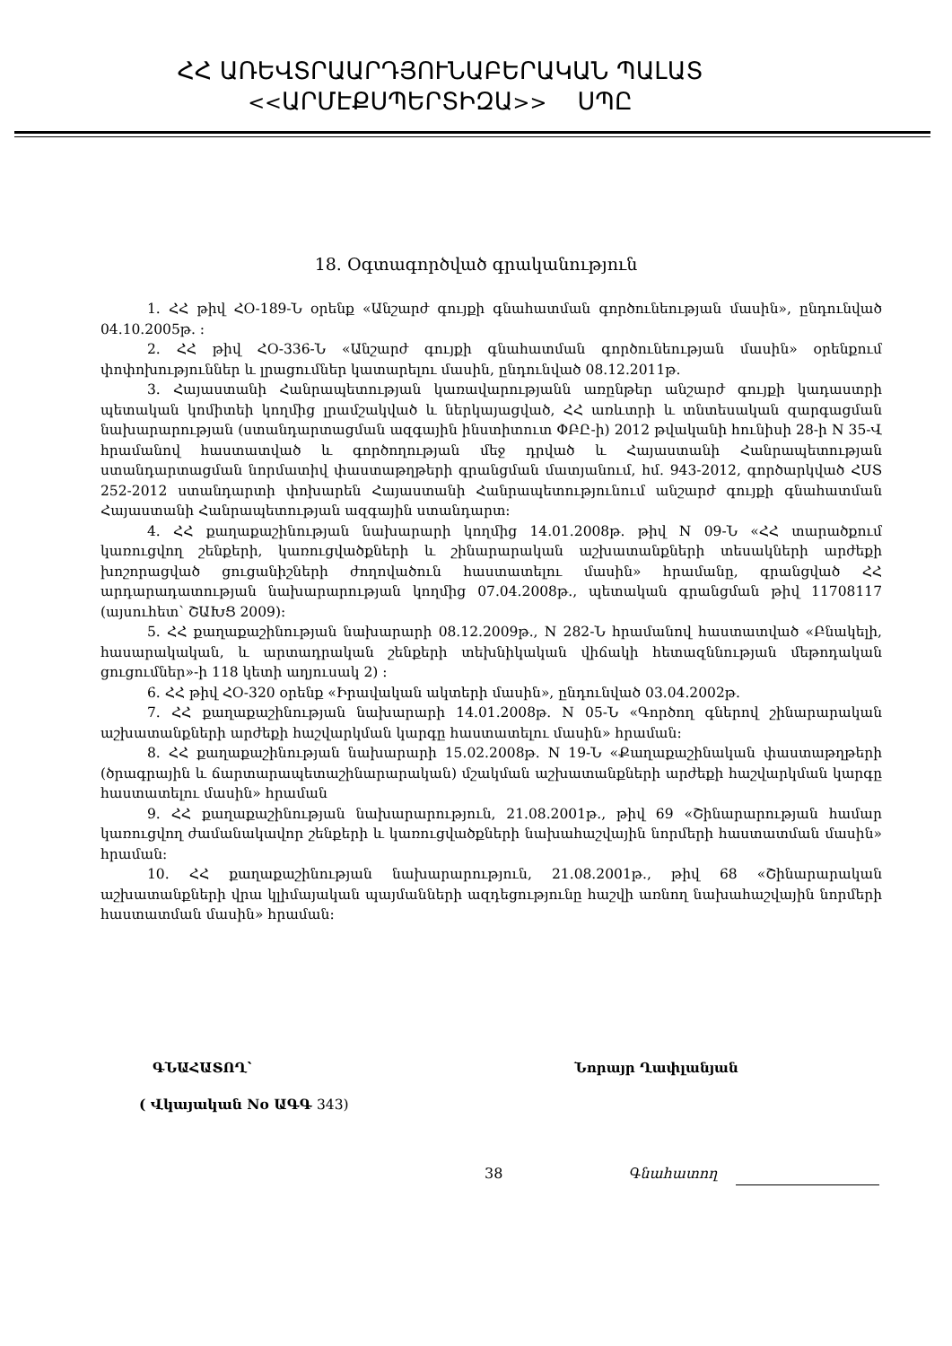ՀՀ ԱՌԵՎՏՐԱԱՐԴՅՈՒՆԱԲԵՐԱԿԱՆ ՊԱԼԱՏ
<<ԱՐՄԷՔՍՊԵՐՏԻԶԱ>> ՍՊԸ
18. Օգտագործված գրականություն
1. ՀՀ թիվ ՀՕ-189-Ն օրենք «Անշարժ գույքի գնահատման գործունեության մասին», ընդունված 04.10.2005թ. :
2. ՀՀ թիվ ՀՕ-336-Ն «Անշարժ գույքի գնահատման գործունեության մասին» օրենքում փոփոխություններ և լրացումներ կատարելու մասին, ընդունված 08.12.2011թ.
3. Հայաստանի Հանրապետության կառավարությանն առընթեր անշարժ գույքի կադաստրի պետական կոմիտեի կողմից լրամշակված և ներկայացված, ՀՀ առևտրի և տնտեսական զարգացման նախարարության (ստանդարտացման ազգային ինստիտուտ ՓԲԸ-ի) 2012 թվականի հունիսի 28-ի N 35-Վ հրամանով հաստատված և գործողության մեջ դրված և Հայաստանի Հանրապետության ստանդարտացման նորմատիվ փաստաթղթերի գրանցման մատյանում, հմ. 943-2012, գործարկված ՀՍՏ 252-2012 ստանդարտի փոխարեն Հայաստանի Հանրապետությունում անշարժ գույքի գնահատման Հայաստանի Հանրապետության ազգային ստանդարտ:
4. ՀՀ քաղաքաշինության նախարարի կողմից 14.01.2008թ. թիվ N 09-Ն «ՀՀ տարածքում կառուցվող շենքերի, կառուցվածքների և շինարարական աշխատանքների տեսակների արժեքի խոշորացված ցուցանիշների ժողովածուն հաստատելու մասին» հրամանը, գրանցված ՀՀ արդարադատության նախարարության կողմից 07.04.2008թ., պետական գրանցման թիվ 11708117 (այսուհետ՝ ՇԱԽՑ 2009):
5. ՀՀ քաղաքաշինության նախարարի 08.12.2009թ., N 282-Ն հրամանով հաստատված «Բնակելի, հասարակական, և արտադրական շենքերի տեխնիկական վիճակի հետազննության մեթոդական ցուցումներ»-ի 118 կետի աղյուսակ 2) :
6. ՀՀ թիվ ՀՕ-320 օրենք «Իրավական ակտերի մասին», ընդունված 03.04.2002թ.
7. ՀՀ քաղաքաշինության նախարարի 14.01.2008թ. N 05-Ն «Գործող գներով շինարարական աշխատանքների արժեքի հաշվարկման կարգը հաստատելու մասին» հրաման:
8. ՀՀ քաղաքաշինության նախարարի 15.02.2008թ. N 19-Ն «Քաղաքաշինական փաստաթղթերի (ծրագրային և ճարտարապետաշինարարական) մշակման աշխատանքների արժեքի հաշվարկման կարգը հաստատելու մասին» հրաման
9. ՀՀ քաղաքաշինության նախարարություն, 21.08.2001թ., թիվ 69 «Շինարարության համար կառուցվող ժամանակավոր շենքերի և կառուցվածքների նախահաշվային նորմերի հաստատման մասին» հրաման:
10. ՀՀ քաղաքաշինության նախարարություն, 21.08.2001թ., թիվ 68 «Շինարարական աշխատանքների վրա կլիմայական պայմանների ազդեցությունը հաշվի առնող նախահաշվային նորմերի հաստատման մասին» հրաման:
ԳՆԱՀԱՏՈՂ՝ Նորայր Ղափլանյան
( Վկայական No ԱԳԳ 343)
38 Գնահատող